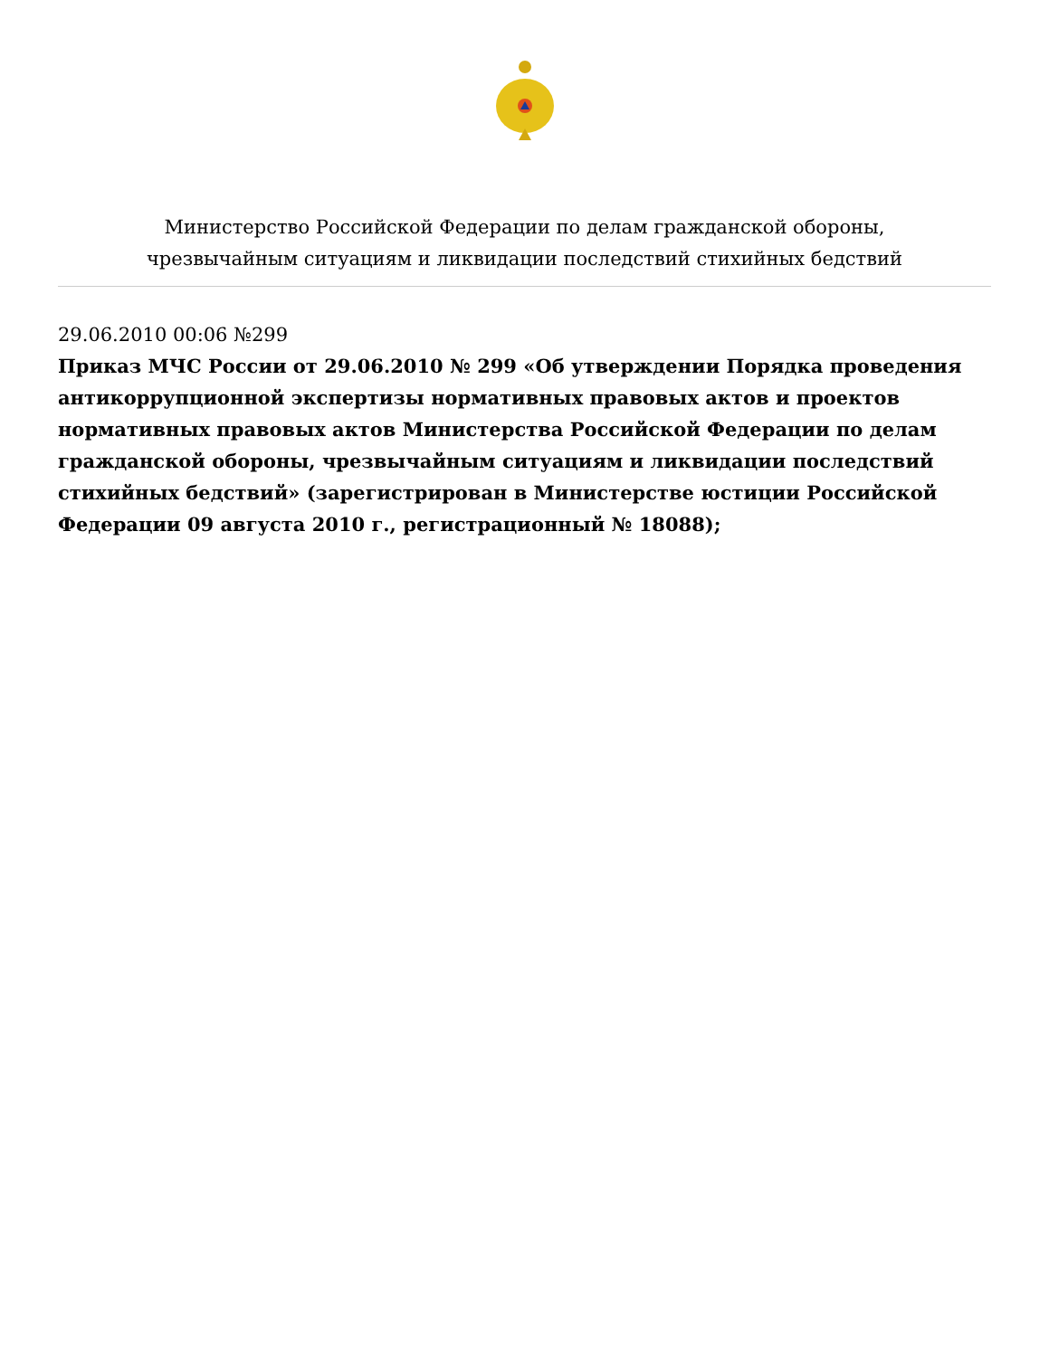Министерство Российской Федерации по делам гражданской обороны,
чрезвычайным ситуациям и ликвидации последствий стихийных бедствий
29.06.2010 00:06 №299
Приказ МЧС России от 29.06.2010 № 299 «Об утверждении Порядка проведения антикоррупционной экспертизы нормативных правовых актов и проектов нормативных правовых актов Министерства Российской Федерации по делам гражданской обороны, чрезвычайным ситуациям и ликвидации последствий стихийных бедствий» (зарегистрирован в Министерстве юстиции Российской Федерации 09 августа 2010 г., регистрационный № 18088);